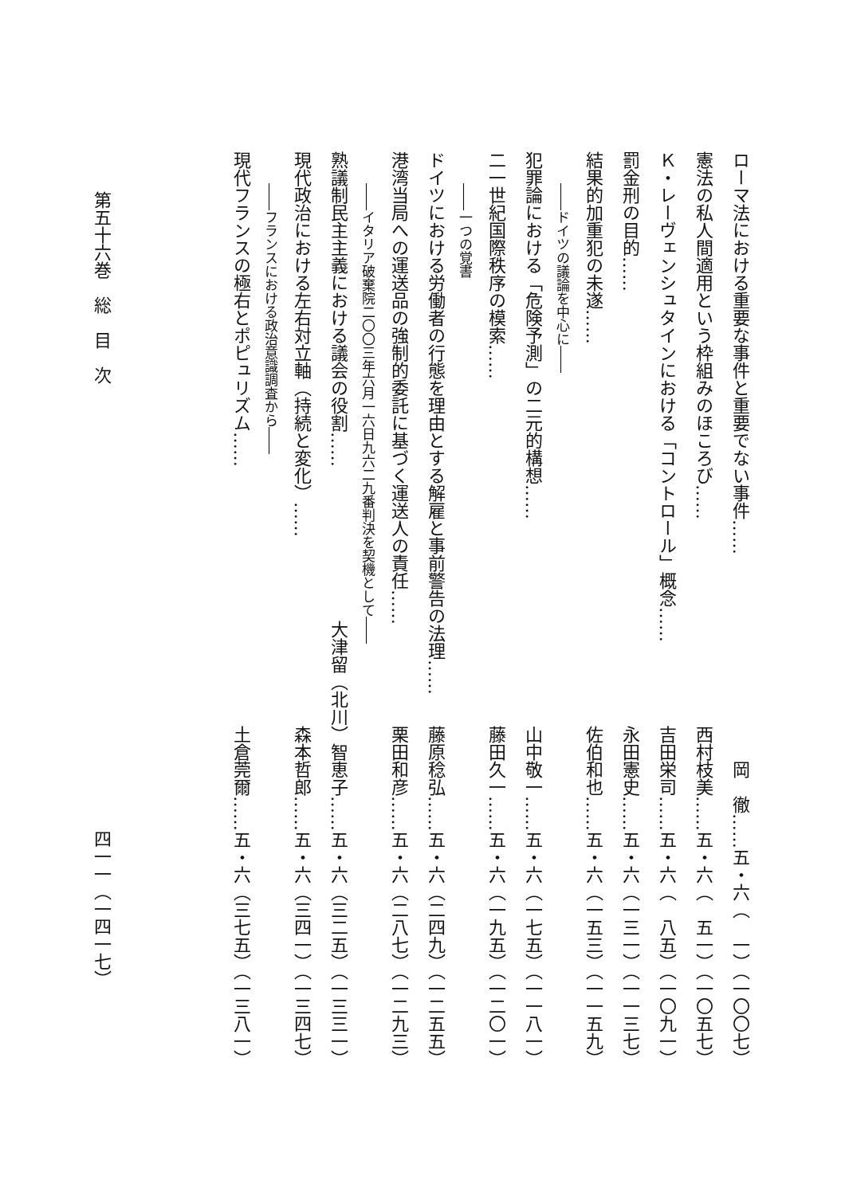ローマ法における重要な事件と重要でない事件…… 岡　徹……五・六（　一）（一〇〇七）
憲法の私人間適用という枠組みのほころび…… 西村枝美……五・六（　五一）（一〇五七）
Ｋ・レーヴェンシュタインにおける「コントロール」概念…… 吉田栄司……五・六（　八五）（一〇九一）
罰金刑の目的…… 永田憲史……五・六（一三一）（一一三七）
結果的加重犯の未遂…… 佐伯和也……五・六（一五三）（一一五九）
――ドイツの議論を中心に――
犯罪論における「危険予測」の二元的構想…… 山中敬一……五・六（一七五）（一一八一）
二一世紀国際秩序の模索…… 藤田久一……五・六（一九五）（一二〇一）
――一つの覚書
ドイツにおける労働者の行態を理由とする解雇と事前警告の法理…… 藤原稔弘……五・六（二四九）（一二五五）
港湾当局への運送品の強制的委託に基づく運送人の責任…… 栗田和彦……五・六（二八七）（一二九三）
――イタリア破棄院二〇〇三年六月一六日九六二九番判決を契機として――
熟議制民主主義における議会の役割…… 大津留（北川）智恵子……五・六（三二五）（一三三一）
現代政治における左右対立軸（持続と変化）…… 森本哲郎……五・六（三四一）（一三四七）
――フランスにおける政治意識調査から――
現代フランスの極右とポピュリズム…… 土倉莞爾……五・六（三七五）（一三八一）
第五十六巻　総　目　次 四一一（一四一七）